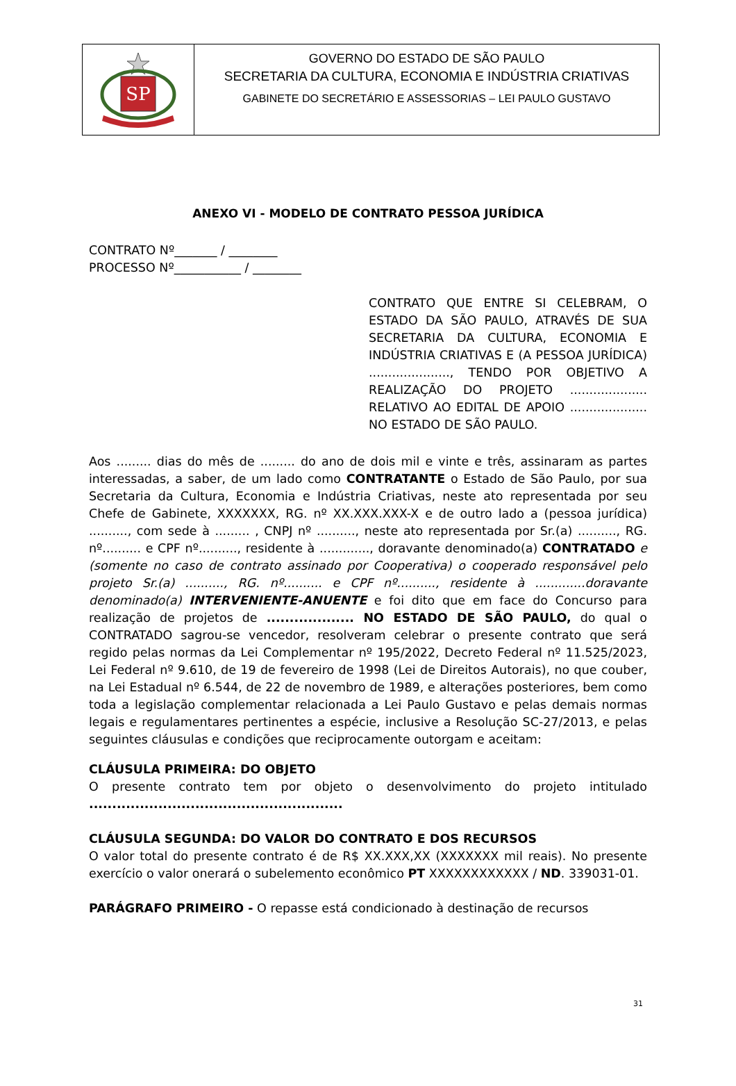SP
GOVERNO DO ESTADO DE SÃO PAULO
SECRETARIA DA CULTURA, ECONOMIA E INDÚSTRIA CRIATIVAS
GABINETE DO SECRETÁRIO E ASSESSORIAS – LEI PAULO GUSTAVO
ANEXO VI - MODELO DE CONTRATO PESSOA JURÍDICA
CONTRATO Nº_______ / ________
PROCESSO Nº___________ / ________
CONTRATO QUE ENTRE SI CELEBRAM, O ESTADO DA SÃO PAULO, ATRAVÉS DE SUA SECRETARIA DA CULTURA, ECONOMIA E INDÚSTRIA CRIATIVAS E (A PESSOA JURÍDICA) ....................., TENDO POR OBJETIVO A REALIZAÇÃO DO PROJETO .................... RELATIVO AO EDITAL DE APOIO .................... NO ESTADO DE SÃO PAULO.
Aos ......... dias do mês de ......... do ano de dois mil e vinte e três, assinaram as partes interessadas, a saber, de um lado como CONTRATANTE o Estado de São Paulo, por sua Secretaria da Cultura, Economia e Indústria Criativas, neste ato representada por seu Chefe de Gabinete, XXXXXXX, RG. nº XX.XXX.XXX-X e de outro lado a (pessoa jurídica) .........., com sede à ......... , CNPJ nº .........., neste ato representada por Sr.(a) .........., RG. nº.......... e CPF nº.........., residente à ............., doravante denominado(a) CONTRATADO e (somente no caso de contrato assinado por Cooperativa) o cooperado responsável pelo projeto Sr.(a) .........., RG. nº.......... e CPF nº.........., residente à .............doravante denominado(a) INTERVENIENTE-ANUENTE e foi dito que em face do Concurso para realização de projetos de ................... NO ESTADO DE SÃO PAULO, do qual o CONTRATADO sagrou-se vencedor, resolveram celebrar o presente contrato que será regido pelas normas da Lei Complementar nº 195/2022, Decreto Federal nº 11.525/2023, Lei Federal nº 9.610, de 19 de fevereiro de 1998 (Lei de Direitos Autorais), no que couber, na Lei Estadual nº 6.544, de 22 de novembro de 1989, e alterações posteriores, bem como toda a legislação complementar relacionada a Lei Paulo Gustavo e pelas demais normas legais e regulamentares pertinentes a espécie, inclusive a Resolução SC-27/2013, e pelas seguintes cláusulas e condições que reciprocamente outorgam e aceitam:
CLÁUSULA PRIMEIRA: DO OBJETO
O presente contrato tem por objeto o desenvolvimento do projeto intitulado .......................................................
CLÁUSULA SEGUNDA: DO VALOR DO CONTRATO E DOS RECURSOS
O valor total do presente contrato é de R$ XX.XXX,XX (XXXXXXX mil reais). No presente exercício o valor onerará o subelemento econômico PT XXXXXXXXXXXX / ND. 339031-01.
PARÁGRAFO PRIMEIRO - O repasse está condicionado à destinação de recursos
31